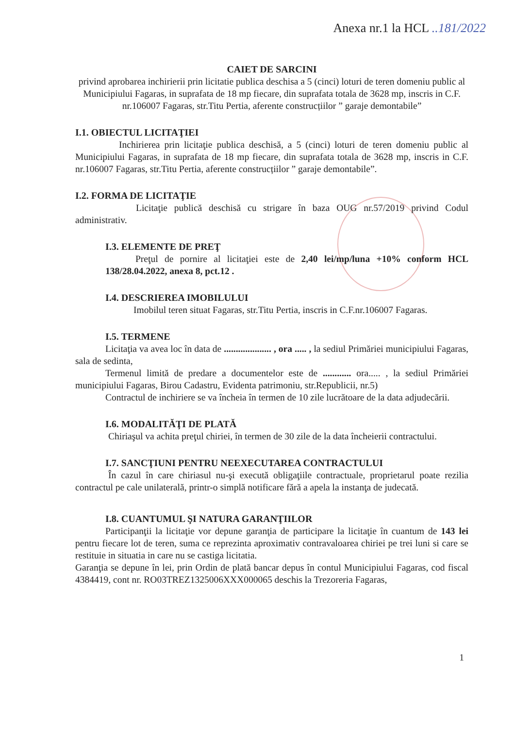Anexa nr.1 la HCL ..181/2022
CAIET DE SARCINI
privind aprobarea inchirierii prin licitatie publica deschisa a 5 (cinci) loturi de teren domeniu public al Municipiului Fagaras, in suprafata de 18 mp fiecare, din suprafata totala de 3628 mp, inscris in C.F. nr.106007 Fagaras, str.Titu Pertia, aferente construcțiilor ” garaje demontabile”
I.1. OBIECTUL LICITAŢIEI
Inchirierea prin licitaţie publica deschisă, a 5 (cinci) loturi de teren domeniu public al Municipiului Fagaras, in suprafata de 18 mp fiecare, din suprafata totala de 3628 mp, inscris in C.F. nr.106007 Fagaras, str.Titu Pertia, aferente construcțiilor ” garaje demontabile”.
I.2. FORMA DE LICITAŢIE
Licitaţie publică deschisă cu strigare în baza OUG nr.57/2019 privind Codul administrativ.
I.3. ELEMENTE DE PREŢ
Preţul de pornire al licitaţiei este de 2,40 lei/mp/luna +10% conform HCL 138/28.04.2022, anexa 8, pct.12 .
I.4. DESCRIEREA IMOBILULUI
Imobilul teren situat Fagaras, str.Titu Pertia, inscris in C.F.nr.106007 Fagaras.
I.5. TERMENE
Licitaţia va avea loc în data de .................... , ora ..... , la sediul Primăriei municipiului Fagaras, sala de sedinta,
Termenul limită de predare a documentelor este de ............ ora..... , la sediul Primăriei municipiului Fagaras, Birou Cadastru, Evidenta patrimoniu, str.Republicii, nr.5)
Contractul de inchiriere se va încheia în termen de 10 zile lucrătoare de la data adjudecării.
I.6. MODALITĂŢI DE PLATĂ
Chiriaşul va achita preţul chiriei, în termen de 30 zile de la data încheierii contractului.
I.7. SANCŢIUNI PENTRU NEEXECUTAREA CONTRACTULUI
În cazul în care chiriasul nu-şi execută obligaţiile contractuale, proprietarul poate rezilia contractul pe cale unilaterală, printr-o simplă notificare fără a apela la instanţa de judecată.
I.8. CUANTUMUL ŞI NATURA GARANŢIILOR
Participanţii la licitaţie vor depune garanţia de participare la licitaţie în cuantum de 143 lei pentru fiecare lot de teren, suma ce reprezinta aproximativ contravaloarea chiriei pe trei luni si care se restituie in situatia in care nu se castiga licitatia.
Garanţia se depune în lei, prin Ordin de plată bancar depus în contul Municipiului Fagaras, cod fiscal 4384419, cont nr. RO03TREZ1325006XXX000065 deschis la Trezoreria Fagaras,
1